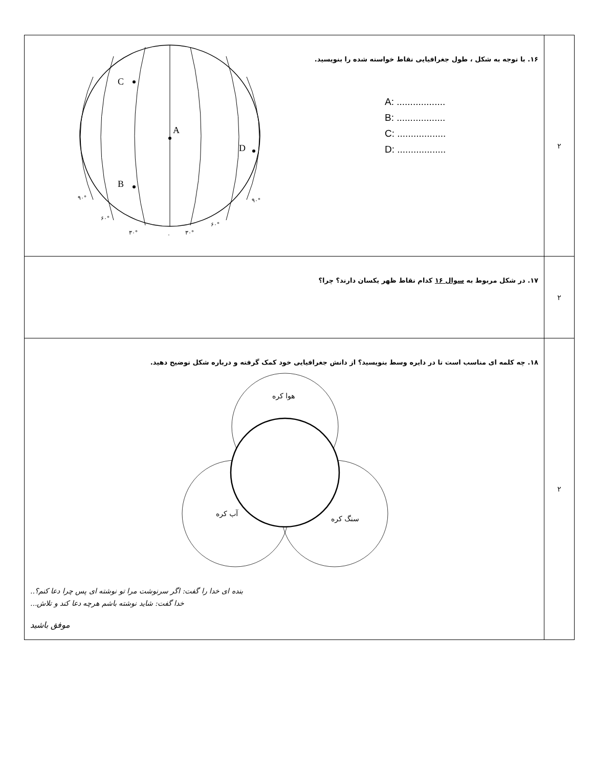| ۲ | ۱۶. با توجه به شکل ، طول جغرافیایی نقاط خواسته شده را بنویسید. A: .................. B: .................. C: .................. D: .................. A C B D ۹۰° ۶۰° ۳۰° ۰ ۳۰° ۶۰° ۹۰° |
| ۲ | ۱۷. در شکل مربوط به سوال ۱۶ کدام نقاط ظهر یکسان دارند؟ چرا؟ |
| ۲ | ۱۸. چه کلمه ای مناسب است تا در دایره وسط بنویسید؟ از دانش جغرافیایی خود کمک گرفته و درباره شکل توضیح دهید. هوا کره آب کره سنگ کره بنده ای خدا را گفت: اگر سرنوشت مرا تو نوشته ای پس چرا دعا کنم؟.. خدا گفت: شاید نوشته باشم هرچه دعا کند و تلاش... موفق باشید |